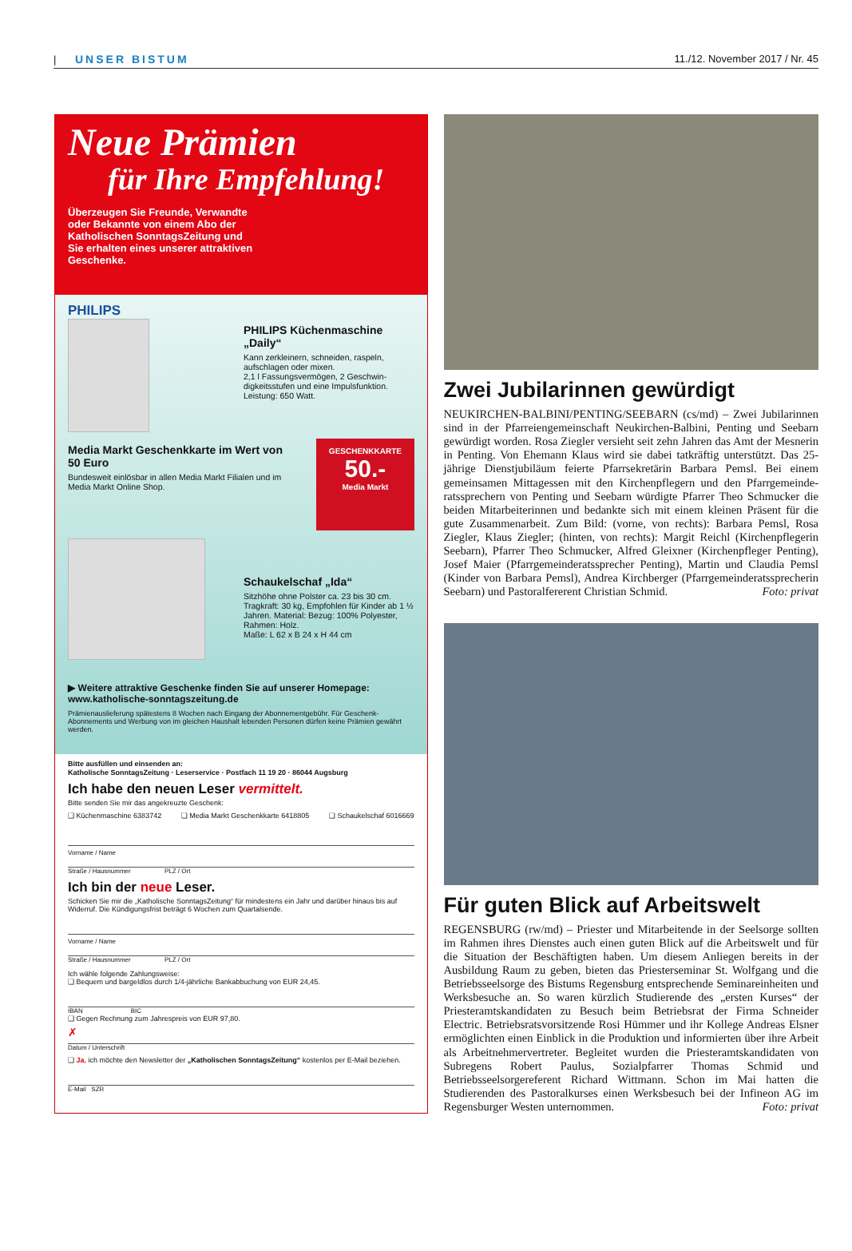| UNSER BISTUM 11./12. November 2017 / Nr. 45
Neue Prämien
für Ihre Empfehlung!
Überzeugen Sie Freunde, Verwandte oder Bekannte von einem Abo der Katholischen SonntagsZeitung und Sie erhalten eines unserer attraktiven Geschenke.
PHILIPS
PHILIPS Küchenmaschine „Daily“
Kann zerkleinern, schneiden, raspeln, aufschlagen oder mixen.
2,1 l Fassungsvermögen, 2 Geschwin­digkeitsstufen und eine Impulsfunktion.
Leistung: 650 Watt.
Media Markt Geschenkkarte im Wert von 50 Euro
Bundesweit einlösbar in allen Media Markt Filialen und im Media Markt Online Shop.
GESCHENKKARTE
50.-
Media Markt
Schaukelschaf „Ida“
Sitzhöhe ohne Polster ca. 23 bis 30 cm. Tragkraft: 30 kg, Empfohlen für Kinder ab 1 ½ Jahren. Material: Bezug: 100% Polyester, Rahmen: Holz.
Maße: L 62 x B 24 x H 44 cm
▶ Weitere attraktive Geschenke finden Sie auf unserer Homepage: www.katholische-sonntagszeitung.de
Prämienauslieferung spätestens 8 Wochen nach Eingang der Abonnementgebühr. Für Geschenk-Abonnements und Werbung von im gleichen Haushalt lebenden Personen dürfen keine Prämien gewährt werden.
Bitte ausfüllen und einsenden an:
Katholische SonntagsZeitung · Leserservice · Postfach 11 19 20 · 86044 Augsburg
Ich habe den neuen Leser vermittelt.
Bitte senden Sie mir das angekreuzte Geschenk:
❑ Küchenmaschine 6383742 ❑ Media Markt Geschenkkarte 6418805 ❑ Schaukelschaf 6016669
Vorname / Name
Straße / Hausnummer PLZ / Ort
Ich bin der neue Leser.
Schicken Sie mir die „Katholische SonntagsZeitung“ für mindestens ein Jahr und darüber hinaus bis auf Widerruf. Die Kündigungsfrist beträgt 6 Wochen zum Quartalsende.
Vorname / Name
Straße / Hausnummer PLZ / Ort
Ich wähle folgende Zahlungsweise:
❑ Bequem und bargeldlos durch 1/4-jährliche Bankabbuchung von EUR 24,45.
IBAN BIC
❑ Gegen Rechnung zum Jahrespreis von EUR 97,80.
✗
Datum / Unterschrift
❑ Ja, ich möchte den Newsletter der „Katholischen SonntagsZeitung“ kostenlos per E-Mail beziehen.
E-Mail SZR
Zwei Jubilarinnen gewürdigt
NEUKIRCHEN-BALBINI/PENTING/SEEBARN (cs/md) – Zwei Jubila­rinnen sind in der Pfarreiengemeinschaft Neukirchen-Balbini, Penting und Seebarn gewürdigt worden. Rosa Ziegler versieht seit zehn Jahren das Amt der Mesnerin in Penting. Von Ehemann Klaus wird sie dabei tatkräftig unterstützt. Das 25-jährige Dienstjubiläum feierte Pfarrsekretärin Barbara Pemsl. Bei einem gemeinsamen Mittagessen mit den Kirchenpflegern und den Pfarrgemeinde­ratssprechern von Penting und Seebarn würdigte Pfarrer Theo Schmucker die beiden Mitarbeiterinnen und bedankte sich mit einem kleinen Präsent für die gute Zusammenarbeit. Zum Bild: (vorne, von rechts): Barbara Pemsl, Rosa Ziegler, Klaus Ziegler; (hinten, von rechts): Margit Reichl (Kirchenpflegerin Seebarn), Pfarrer Theo Schmucker, Alfred Gleixner (Kirchenpfleger Penting), Josef Maier (Pfarrgemeinderatssprecher Penting), Martin und Claudia Pemsl (Kinder von Barbara Pemsl), Andrea Kirchberger (Pfarrgemeinderatssprecherin Seebarn) und Pastoralfererent Christian Schmid. Foto: privat
Für guten Blick auf Arbeitswelt
REGENSBURG (rw/md) – Priester und Mitarbeitende in der Seelsorge sollten im Rahmen ihres Dienstes auch einen guten Blick auf die Arbeitswelt und für die Situation der Beschäftigten haben. Um diesem Anliegen bereits in der Ausbildung Raum zu geben, bieten das Priesterseminar St. Wolfgang und die Betriebsseelsorge des Bistums Regensburg entsprechende Seminar­einheiten und Werksbesuche an. So waren kürzlich Studierende des „ersten Kurses“ der Priesteramtskandidaten zu Besuch beim Betriebsrat der Firma Schneider Electric. Betriebsratsvorsitzende Rosi Hümmer und ihr Kollege Andreas Elsner ermöglichten einen Einblick in die Produktion und infor­mierten über ihre Arbeit als Arbeitnehmervertreter. Begleitet wurden die Priesteramtskandidaten von Subregens Robert Paulus, Sozialpfarrer Thomas Schmid und Betriebsseelsorgereferent Richard Wittmann. Schon im Mai hatten die Studierenden des Pastoralkurses einen Werksbesuch bei der Infi­neon AG im Regensburger Westen unternommen. Foto: privat